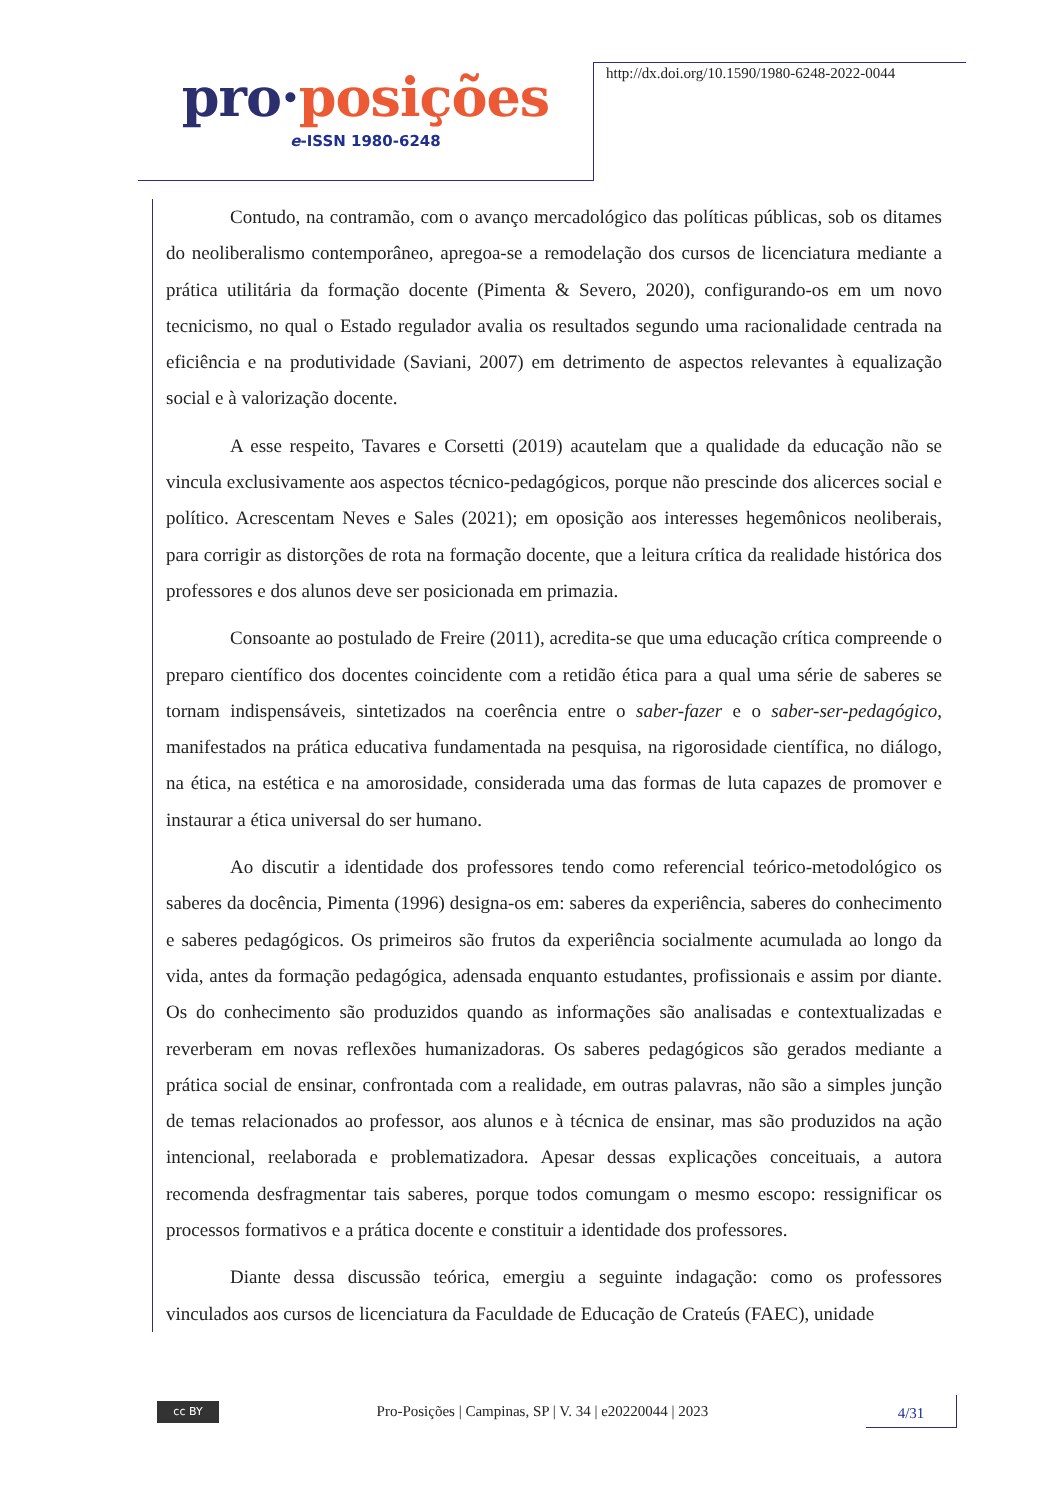pro·posições
e-ISSN 1980-6248
http://dx.doi.org/10.1590/1980-6248-2022-0044
Contudo, na contramão, com o avanço mercadológico das políticas públicas, sob os ditames do neoliberalismo contemporâneo, apregoa-se a remodelação dos cursos de licenciatura mediante a prática utilitária da formação docente (Pimenta & Severo, 2020), configurando-os em um novo tecnicismo, no qual o Estado regulador avalia os resultados segundo uma racionalidade centrada na eficiência e na produtividade (Saviani, 2007) em detrimento de aspectos relevantes à equalização social e à valorização docente.
A esse respeito, Tavares e Corsetti (2019) acautelam que a qualidade da educação não se vincula exclusivamente aos aspectos técnico-pedagógicos, porque não prescinde dos alicerces social e político. Acrescentam Neves e Sales (2021); em oposição aos interesses hegemônicos neoliberais, para corrigir as distorções de rota na formação docente, que a leitura crítica da realidade histórica dos professores e dos alunos deve ser posicionada em primazia.
Consoante ao postulado de Freire (2011), acredita-se que uma educação crítica compreende o preparo científico dos docentes coincidente com a retidão ética para a qual uma série de saberes se tornam indispensáveis, sintetizados na coerência entre o saber-fazer e o saber-ser-pedagógico, manifestados na prática educativa fundamentada na pesquisa, na rigorosidade científica, no diálogo, na ética, na estética e na amorosidade, considerada uma das formas de luta capazes de promover e instaurar a ética universal do ser humano.
Ao discutir a identidade dos professores tendo como referencial teórico-metodológico os saberes da docência, Pimenta (1996) designa-os em: saberes da experiência, saberes do conhecimento e saberes pedagógicos. Os primeiros são frutos da experiência socialmente acumulada ao longo da vida, antes da formação pedagógica, adensada enquanto estudantes, profissionais e assim por diante. Os do conhecimento são produzidos quando as informações são analisadas e contextualizadas e reverberam em novas reflexões humanizadoras. Os saberes pedagógicos são gerados mediante a prática social de ensinar, confrontada com a realidade, em outras palavras, não são a simples junção de temas relacionados ao professor, aos alunos e à técnica de ensinar, mas são produzidos na ação intencional, reelaborada e problematizadora. Apesar dessas explicações conceituais, a autora recomenda desfragmentar tais saberes, porque todos comungam o mesmo escopo: ressignificar os processos formativos e a prática docente e constituir a identidade dos professores.
Diante dessa discussão teórica, emergiu a seguinte indagação: como os professores vinculados aos cursos de licenciatura da Faculdade de Educação de Crateús (FAEC), unidade
cc BY
Pro-Posições | Campinas, SP | V. 34 | e20220044 | 2023
4/31